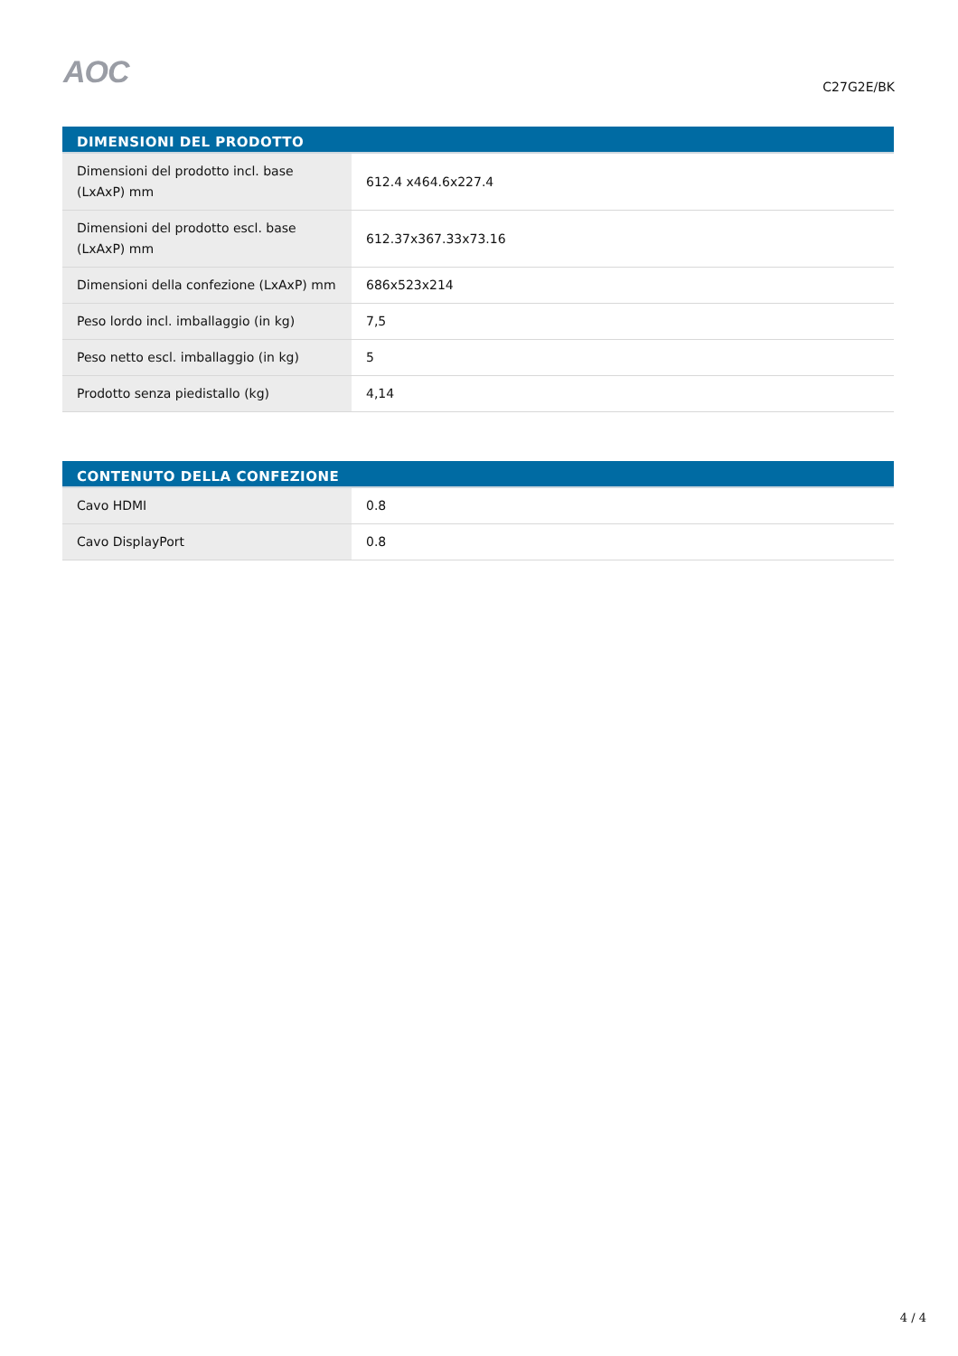AOC
C27G2E/BK
| DIMENSIONI DEL PRODOTTO | |
| --- | --- |
| Dimensioni del prodotto incl. base (LxAxP) mm | 612.4 x464.6x227.4 |
| Dimensioni del prodotto escl. base (LxAxP) mm | 612.37x367.33x73.16 |
| Dimensioni della confezione (LxAxP) mm | 686x523x214 |
| Peso lordo incl. imballaggio (in kg) | 7,5 |
| Peso netto escl. imballaggio (in kg) | 5 |
| Prodotto senza piedistallo (kg) | 4,14 |
| CONTENUTO DELLA CONFEZIONE | |
| --- | --- |
| Cavo HDMI | 0.8 |
| Cavo DisplayPort | 0.8 |
4 / 4